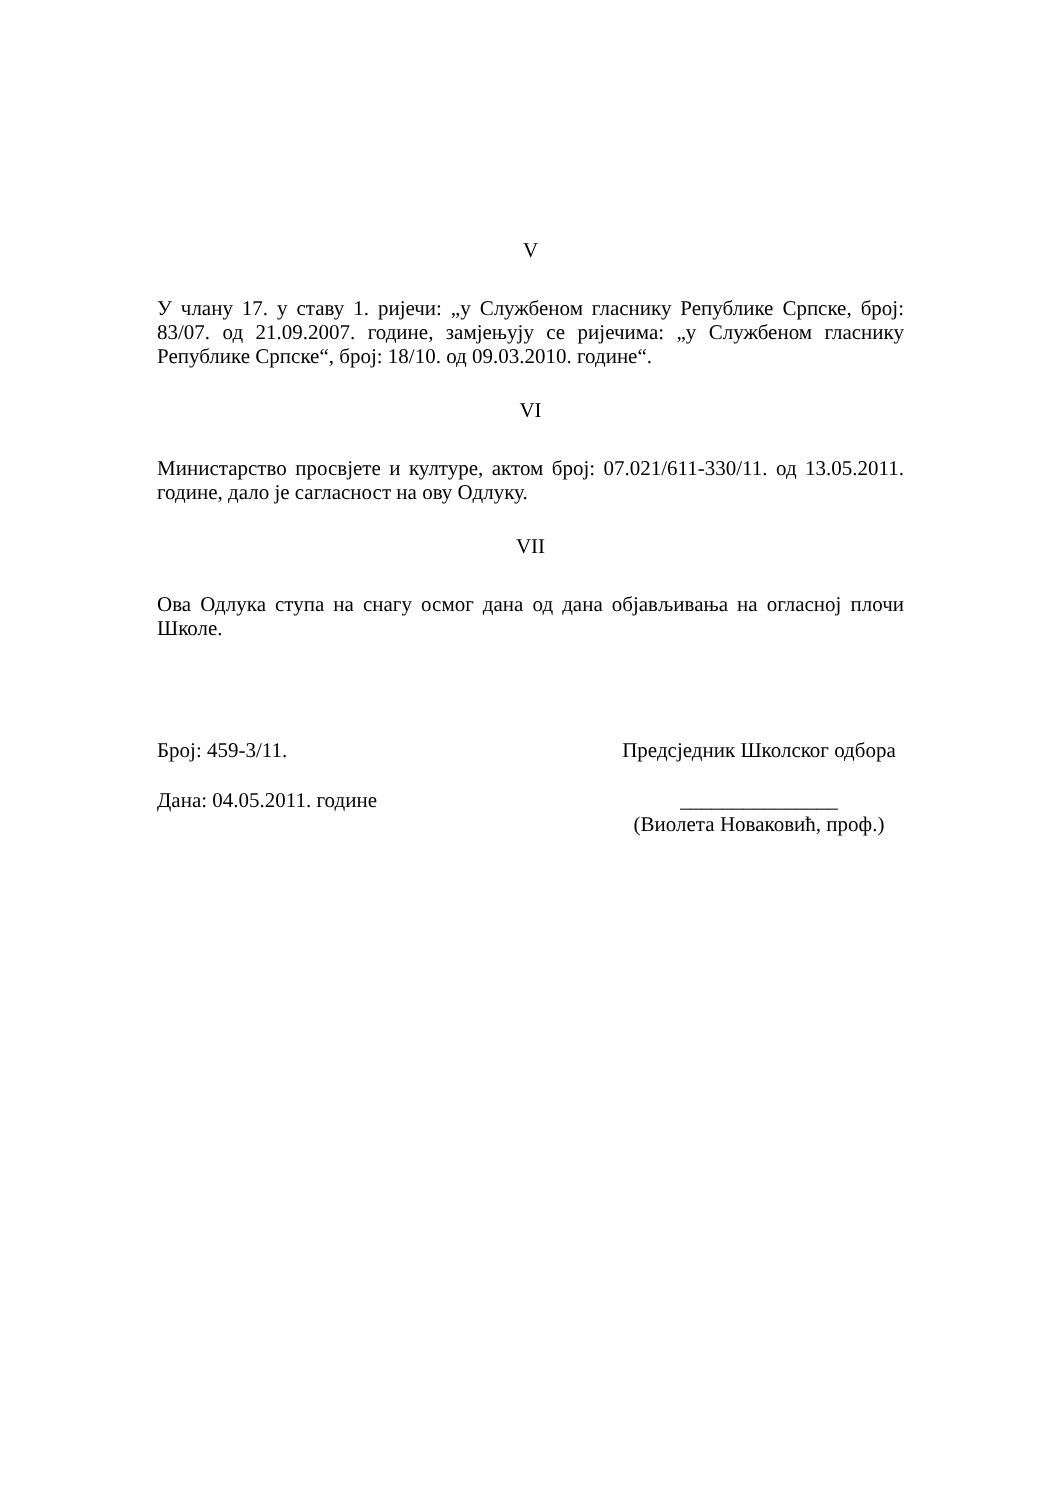V
У члану 17. у ставу 1. ријечи: „у Службеном гласнику Републике Српске, број: 83/07. од 21.09.2007. године, замјењују се ријечима: „у Службеном гласнику Републике Српске“, број: 18/10. од 09.03.2010. године“.
VI
Министарство просвјете и културе, актом број: 07.021/611-330/11. од 13.05.2011. године, дало је сагласност на ову Одлуку.
VII
Ова Одлука ступа на снагу осмог дана од дана објављивања на огласној плочи Школе.
Број: 459-3/11. Предсједник Школског одбора
Дана: 04.05.2011. године _______________
(Виолета Новаковић, проф.)